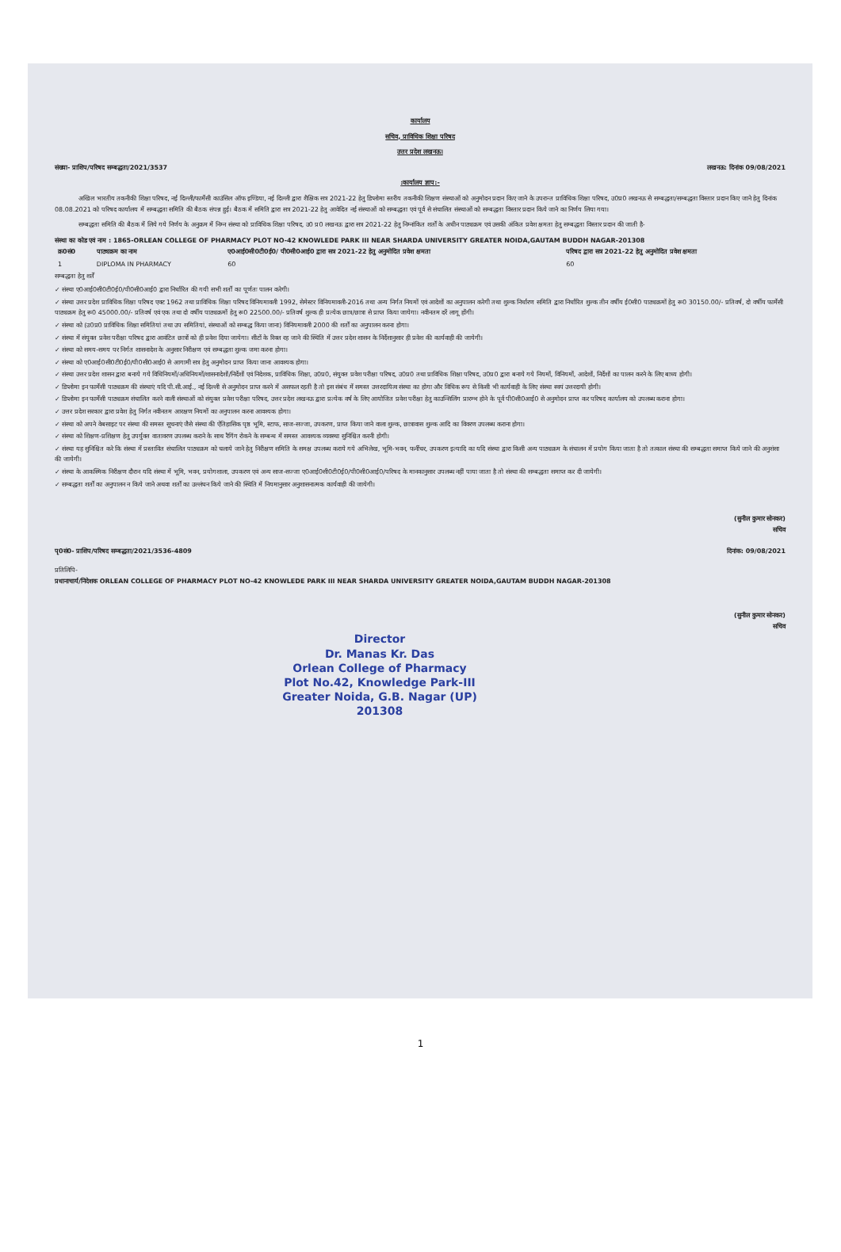कार्यालय
सचिव, प्राविधिक शिक्षा परिषद
उत्तर प्रदेश लखनऊ।
संख्या- प्राशिप/परिषद सम्बद्धता/2021/3537 लखनऊ: दिनांक 09/08/2021
:कार्यालय ज्ञाप:-
अखिल भारतीय तकनीकी शिक्षा परिषद, नई दिल्ली/फार्मेसी काउंसिल ऑफ इण्डिया, नई दिल्ली द्वारा शैक्षिक सत्र 2021-22 हेतु डिप्लोमा स्तरीय तकनीकी शिक्षण संस्थाओं को अनुमोदन प्रदान किए जाने के उपरान्त प्राविधिक शिक्षा परिषद, उ0प्र0 लखनऊ से सम्बद्धता/सम्बद्धता विस्तार प्रदान किए जाने हेतु दिनांक 08.08.2021 को परिषद कार्यालय में सम्बद्धता समिति की बैठक संपन्न हुई। बैठक में समिति द्वारा सत्र 2021-22 हेतु आवेदित नई संस्थाओं को सम्बद्धता एवं पूर्व से संचालित संस्थाओं को सम्बद्धता विस्तार प्रदान किये जाने का निर्णय लिया गया।
सम्बद्धता समिति की बैठक में लिये गये निर्णय के अनुक्रम में निम्न संस्था को प्राविधिक शिक्षा परिषद, उ0 प्र0 लखनऊ द्वारा सत्र 2021-22 हेतु निम्नांकित शर्तों के अधीन पाठ्यक्रम एवं उसकी अंकित प्रवेश क्षमता हेतु सम्बद्धता विस्तार प्रदान की जाती है-
संस्था का कोड एवं नाम : 1865-ORLEAN COLLEGE OF PHARMACY PLOT NO-42 KNOWLEDE PARK III NEAR SHARDA UNIVERSITY GREATER NOIDA,GAUTAM BUDDH NAGAR-201308
| क्र0सं0 | पाठ्यक्रम का नाम | ए0आई0सी0टी0ई0/ पी0सी0आई0 द्वारा सत्र 2021-22 हेतु अनुमोदित प्रवेश क्षमता | परिषद द्वारा सत्र 2021-22 हेतु अनुमोदित प्रवेश क्षमता |
| --- | --- | --- | --- |
| 1 | DIPLOMA IN PHARMACY | 60 | 60 |
सम्बद्धता हेतु शर्तें
✓ संस्था ए0आई0सी0टी0ई0/पी0सी0आई0 द्वारा निर्धारित की गयी सभी शर्तों का पूर्णतः पालन करेगी।
✓ संस्था उत्तर प्रदेश प्राविधिक शिक्षा परिषद एक्ट 1962 तथा प्राविधिक शिक्षा परिषद विनियमावली 1992, सेमेस्टर विनियमावली-2016 तथा अन्य निर्गत नियमों एवं आदेशों का अनुपालन करेगी तथा शुल्क निर्धारण समिति द्वारा निर्धारित शुल्क तीन वर्षीय ई0सी0 पाठ्यक्रमों हेतु रू0 30150.00/- प्रतिवर्ष, दो वर्षीय फार्मेसी पाठ्यक्रम हेतु रू0 45000.00/- प्रतिवर्ष एवं एक तथा दो वर्षीय पाठ्यक्रमों हेतु रू0 22500.00/- प्रतिवर्ष शुल्क ही प्रत्येक छात्र/छात्रा से प्राप्त किया जायेगा। नवीनतम दरें लागू होंगी।
✓ संस्था को (उ0प्र0 प्राविधिक शिक्षा समितियां तथा उप समितियां, संस्थाओं को सम्बद्ध किया जाना) विनियमावली 2000 की शर्तों का अनुपालन करना होगा।
✓ संस्था में संयुक्त प्रवेश परीक्षा परिषद द्वारा आवंटित छात्रों को ही प्रवेश दिया जायेगा। सीटों के रिक्त रह जाने की स्थिति में उत्तर प्रदेश शासन के निर्देशानुसार ही प्रवेश की कार्यवाही की जायेगी।
✓ संस्था को समय-समय पर निर्गत शासनादेश के अनुसार निरीक्षण एवं सम्बद्धता शुल्क जमा करना होगा।
✓ संस्था को ए0आई0सी0टी0ई0/पी0सी0आई0 से आगामी सत्र हेतु अनुमोदन प्राप्त किया जाना आवश्यक होगा।
✓ संस्था उत्तर प्रदेश शासन द्वारा बनाये गये विधिनियमों/अधिनियमों/शासनादेशों/निर्देशों एवं निदेशक, प्राविधिक शिक्षा, उ0प्र0, संयुक्त प्रवेश परीक्षा परिषद, उ0प्र0 तथा प्राविधिक शिक्षा परिषद, उ0प्र0 द्वारा बनाये गये नियमों, विनियमों, आदेशों, निर्देशों का पालन करने के लिए बाध्य होगी।
✓ डिप्लोमा इन फार्मेसी पाठ्यक्रम की संस्थाएं यदि पी.सी.आई., नई दिल्ली से अनुमोदन प्राप्त करने में असफल रहती है तो इस संबंध में समस्त उत्तरदायित्व संस्था का होगा और विधिक रूप से किसी भी कार्यवाही के लिए संस्था स्वयं उत्तरदायी होगी।
✓ डिप्लोमा इन फार्मेसी पाठ्यक्रम संचालित करने वाली संस्थाओं को संयुक्त प्रवेश परीक्षा परिषद, उत्तर प्रदेश लखनऊ द्वारा प्रत्येक वर्ष के लिए आयोजित प्रवेश परीक्षा हेतु काउन्सिलिंग प्रारम्भ होने के पूर्व पी0सी0आई0 से अनुमोदन प्राप्त कर परिषद कार्यालय को उपलब्ध कराना होगा।
✓ उत्तर प्रदेश सरकार द्वारा प्रवेश हेतु निर्गत नवीनतम आरक्षण नियमों का अनुपालन करना आवश्यक होगा।
✓ संस्था को अपने वेबसाइट पर संस्था की समस्त सूचनाएं जैसे संस्था की ऐतिहासिक पृष्ठ भूमि, स्टाफ, साज-सज्जा, उपकरण, प्राप्त किया जाने वाला शुल्क, छात्रावास शुल्क आदि का विवरण उपलब्ध कराना होगा।
✓ संस्था को शिक्षण-प्रशिक्षण हेतु उपर्युक्त वातावरण उपलब्ध कराने के साथ रैगिंग रोकने के सम्बन्ध में समस्त आवश्यक व्यवस्था सुनिश्चित करनी होगी।
✓ संस्था यह सुनिश्चित करे कि संस्था में प्रस्तावित संचालित पाठ्यक्रम को चलाये जाने हेतु निरीक्षण समिति के समक्ष उपलब्ध कराये गये अभिलेख, भूमि-भवन, फर्नीचर, उपकरण इत्यादि का यदि संस्था द्वारा किसी अन्य पाठ्यक्रम के संचालन में प्रयोग किया जाता है तो तत्काल संस्था की सम्बद्धता समाप्त किये जाने की अनुशंसा की जायेगी।
✓ संस्था के आकस्मिक निरीक्षण दौरान यदि संस्था में भूमि, भवन, प्रयोगशाला, उपकरण एवं अन्य साज-सज्जा ए0आई0सी0टी0ई0/पी0सी0आई0/परिषद के मानकानुसार उपलब्ध नहीं पाया जाता है तो संस्था की सम्बद्धता समाप्त कर दी जायेगी।
✓ सम्बद्धता शर्तों का अनुपालन न किये जाने अथवा शर्तों का उल्लंघन किये जाने की स्थिति में नियमानुसार अनुशासनात्मक कार्यवाही की जायेगी।
(सुनील कुमार सोनकर)
सचिव
पृ0सं0- प्राशिप/परिषद सम्बद्धता/2021/3536-4809 दिनांक: 09/08/2021
प्रतिलिपि-
प्रधानाचार्य/निदेशक ORLEAN COLLEGE OF PHARMACY PLOT NO-42 KNOWLEDE PARK III NEAR SHARDA UNIVERSITY GREATER NOIDA,GAUTAM BUDDH NAGAR-201308
(सुनील कुमार सोनकर)
सचिव
Director
Dr. Manas Kr. Das
Orlean College of Pharmacy
Plot No.42, Knowledge Park-III
Greater Noida, G.B. Nagar (UP) 201308
1